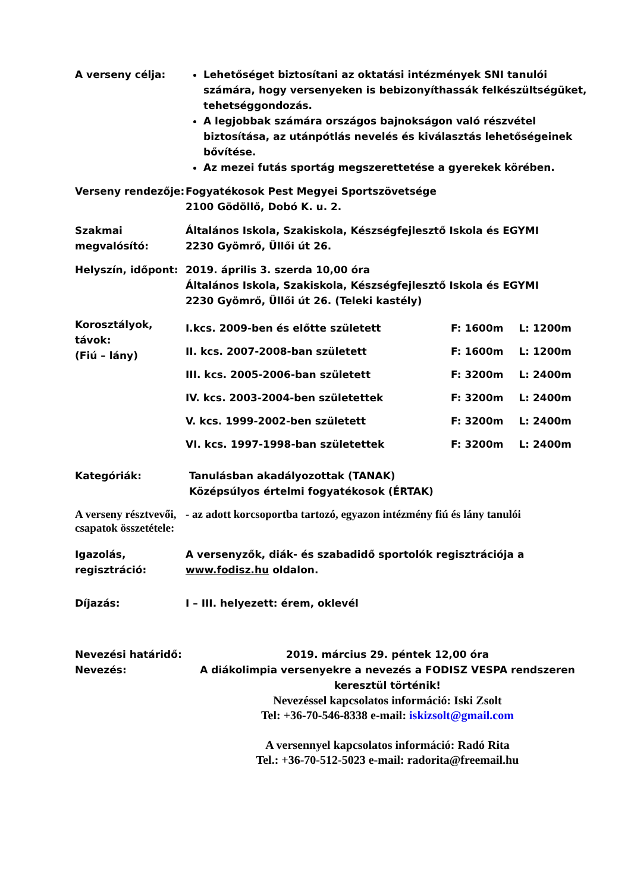A verseny célja: Lehetőséget biztosítani az oktatási intézmények SNI tanulói számára, hogy versenyeken is bebizonyíthassák felkészültségüket, tehetséggondozás.
A legjobbak számára országos bajnokságon való részvétel biztosítása, az utánpótlás nevelés és kiválasztás lehetőségeinek bővítése.
Az mezei futás sportág megszerettetése a gyerekek körében.
Verseny rendezője: Fogyatékosok Pest Megyei Sportszövetsége
2100 Gödöllő, Dobó K. u. 2.
Szakmai megvalósító:
Általános Iskola, Szakiskola, Készségfejlesztő Iskola és EGYMI
2230 Gyömrő, Üllői út 26.
Helyszín, időpont: 2019. április 3. szerda 10,00 óra
Általános Iskola, Szakiskola, Készségfejlesztő Iskola és EGYMI
2230 Gyömrő, Üllői út 26. (Teleki kastély)
Korosztályok, távok:
(Fiú – lány)
I.kcs. 2009-ben és előtte született F: 1600m L: 1200m
II. kcs. 2007-2008-ban született F: 1600m L: 1200m
III. kcs. 2005-2006-ban született F: 3200m L: 2400m
IV. kcs. 2003-2004-ben születettek F: 3200m L: 2400m
V. kcs. 1999-2002-ben született F: 3200m L: 2400m
VI. kcs. 1997-1998-ban születettek F: 3200m L: 2400m
Kategóriák: Tanulásban akadályozottak (TANAK)
Középsúlyos értelmi fogyatékosok (ÉRTAK)
A verseny résztvevői, csapatok összetétele:
- az adott korcsoportba tartozó, egyazon intézmény fiú és lány tanulói
Igazolás, regisztráció:
A versenyzők, diák- és szabadidő sportolók regisztrációja a www.fodisz.hu oldalon.
Díjazás: I – III. helyezett: érem, oklevél
Nevezési határidő: 2019. március 29. péntek 12,00 óra
Nevezés: A diákolimpia versenyekre a nevezés a FODISZ VESPA rendszeren keresztül történik!
Nevezéssel kapcsolatos információ: Iski Zsolt
Tel: +36-70-546-8338 e-mail: iskizsolt@gmail.com
A versennyel kapcsolatos információ: Radó Rita
Tel.: +36-70-512-5023 e-mail: radorita@freemail.hu